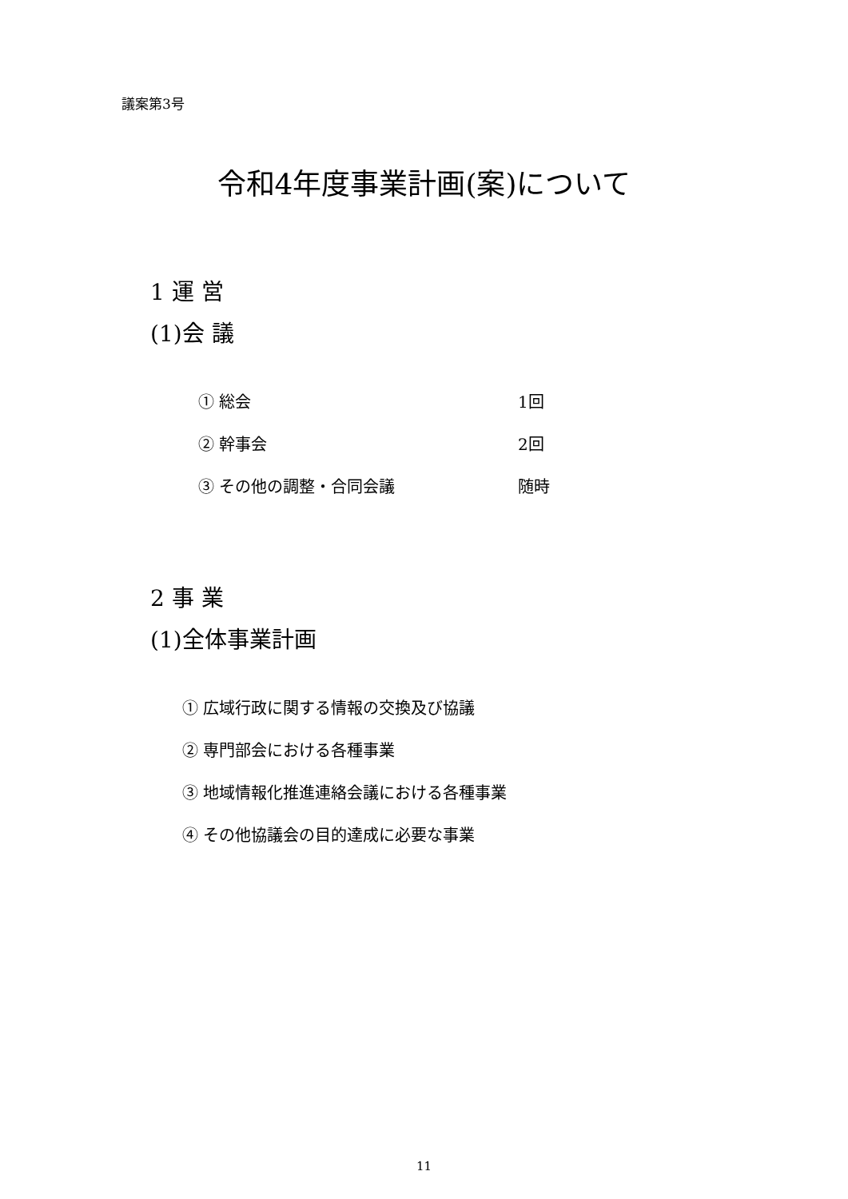議案第3号
令和4年度事業計画(案)について
1 運 営
(1)会 議
① 総会 1回
② 幹事会 2回
③ その他の調整・合同会議 随時
2 事 業
(1)全体事業計画
① 広域行政に関する情報の交換及び協議
② 専門部会における各種事業
③ 地域情報化推進連絡会議における各種事業
④ その他協議会の目的達成に必要な事業
11